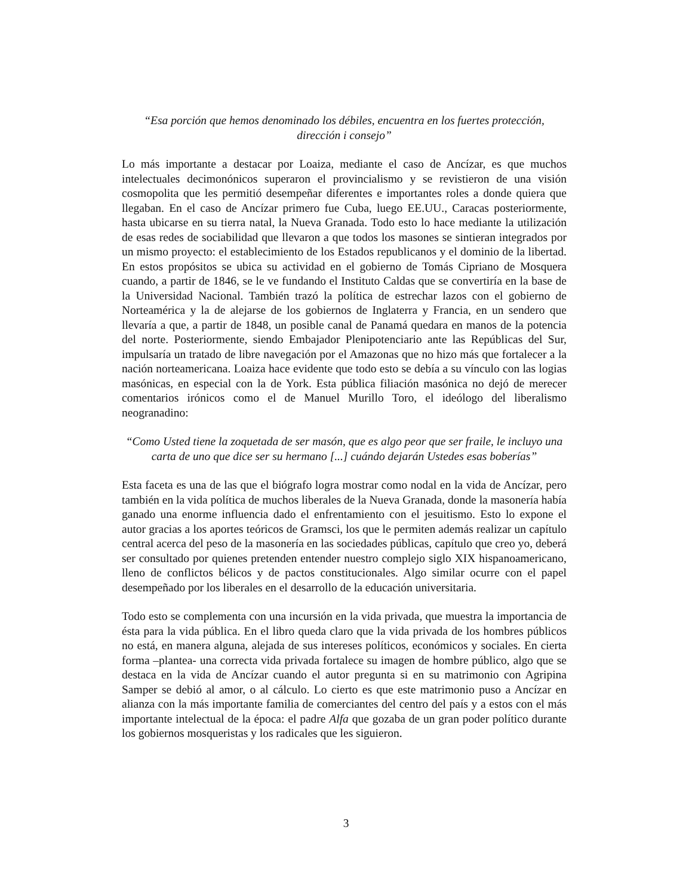“Esa porción que hemos denominado los débiles, encuentra en los fuertes protección,
dirección i consejo”
Lo más importante a destacar por Loaiza, mediante el caso de Ancízar, es que muchos intelectuales decimonónicos superaron el provincialismo y se revistieron de una visión cosmopolita que les permitió desempeñar diferentes e importantes roles a donde quiera que llegaban. En el caso de Ancízar primero fue Cuba, luego EE.UU., Caracas posteriormente, hasta ubicarse en su tierra natal, la Nueva Granada. Todo esto lo hace mediante la utilización de esas redes de sociabilidad que llevaron a que todos los masones se sintieran integrados por un mismo proyecto: el establecimiento de los Estados republicanos y el dominio de la libertad. En estos propósitos se ubica su actividad en el gobierno de Tomás Cipriano de Mosquera cuando, a partir de 1846, se le ve fundando el Instituto Caldas que se convertiría en la base de la Universidad Nacional. También trazó la política de estrechar lazos con el gobierno de Norteamérica y la de alejarse de los gobiernos de Inglaterra y Francia, en un sendero que llevaría a que, a partir de 1848, un posible canal de Panamá quedara en manos de la potencia del norte. Posteriormente, siendo Embajador Plenipotenciario ante las Repúblicas del Sur, impulsaría un tratado de libre navegación por el Amazonas que no hizo más que fortalecer a la nación norteamericana. Loaiza hace evidente que todo esto se debía a su vínculo con las logias masónicas, en especial con la de York. Esta pública filiación masónica no dejó de merecer comentarios irónicos como el de Manuel Murillo Toro, el ideólogo del liberalismo neogranadino:
“Como Usted tiene la zoquetada de ser masón, que es algo peor que ser fraile, le incluyo una carta de uno que dice ser su hermano [...] cuándo dejarán Ustedes esas boberías”
Esta faceta es una de las que el biógrafo logra mostrar como nodal en la vida de Ancízar, pero también en la vida política de muchos liberales de la Nueva Granada, donde la masonería había ganado una enorme influencia dado el enfrentamiento con el jesuitismo. Esto lo expone el autor gracias a los aportes teóricos de Gramsci, los que le permiten además realizar un capítulo central acerca del peso de la masonería en las sociedades públicas, capítulo que creo yo, deberá ser consultado por quienes pretenden entender nuestro complejo siglo XIX hispanoamericano, lleno de conflictos bélicos y de pactos constitucionales. Algo similar ocurre con el papel desempeñado por los liberales en el desarrollo de la educación universitaria.
Todo esto se complementa con una incursión en la vida privada, que muestra la importancia de ésta para la vida pública. En el libro queda claro que la vida privada de los hombres públicos no está, en manera alguna, alejada de sus intereses políticos, económicos y sociales. En cierta forma –plantea- una correcta vida privada fortalece su imagen de hombre público, algo que se destaca en la vida de Ancízar cuando el autor pregunta si en su matrimonio con Agripina Samper se debió al amor, o al cálculo. Lo cierto es que este matrimonio puso a Ancízar en alianza con la más importante familia de comerciantes del centro del país y a estos con el más importante intelectual de la época: el padre Alfa que gozaba de un gran poder político durante los gobiernos mosqueristas y los radicales que les siguieron.
3